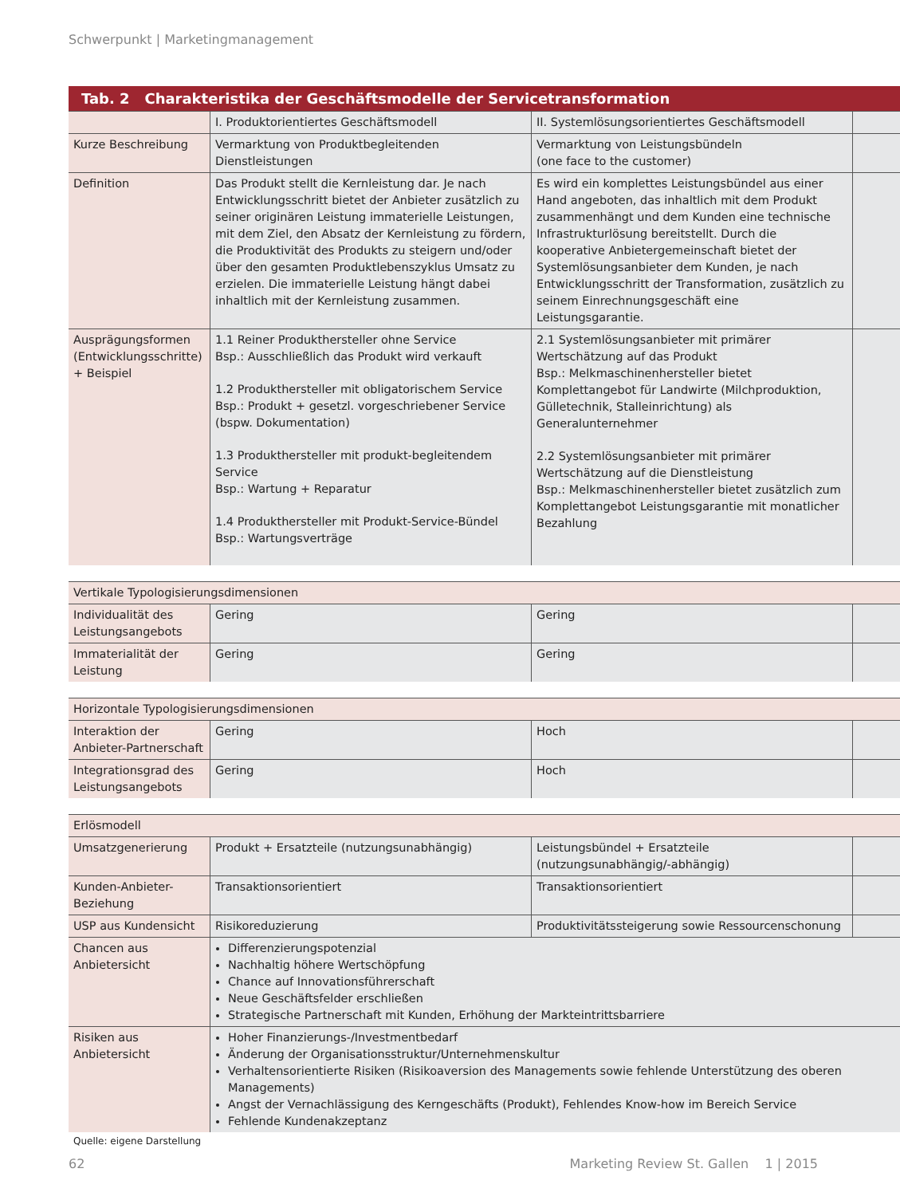Schwerpunkt | Marketingmanagement
Tab. 2 Charakteristika der Geschäftsmodelle der Servicetransformation
| | I. Produktorientiertes Geschäftsmodell | II. Systemlösungsorientiertes Geschäftsmodell | |
| Kurze Beschreibung | Vermarktung von Produktbegleitenden Dienstleistungen | Vermarktung von Leistungsbündeln (one face to the customer) | |
| Definition | Das Produkt stellt die Kernleistung dar. Je nach Entwicklungsschritt bietet der Anbieter zusätzlich zu seiner originären Leistung immaterielle Leistungen, mit dem Ziel, den Absatz der Kernleistung zu fördern, die Produktivität des Produkts zu steigern und/oder über den gesamten Produktlebenszyklus Umsatz zu erzielen. Die immaterielle Leistung hängt dabei inhaltlich mit der Kernleistung zusammen. | Es wird ein komplettes Leistungsbündel aus einer Hand angeboten, das inhaltlich mit dem Produkt zusammenhängt und dem Kunden eine technische Infrastrukturlösung bereitstellt. Durch die kooperative Anbietergemeinschaft bietet der Systemlösungsanbieter dem Kunden, je nach Entwicklungsschritt der Transformation, zusätzlich zu seinem Einrechnungsgeschäft eine Leistungsgarantie. | |
| Ausprägungsformen (Entwicklungsschritte) + Beispiel | 1.1 Reiner Produkthersteller ohne Service Bsp.: Ausschließlich das Produkt wird verkauft 1.2 Produkthersteller mit obligatorischem Service Bsp.: Produkt + gesetzl. vorgeschriebener Service (bspw. Dokumentation) 1.3 Produkthersteller mit produkt-begleitendem Service Bsp.: Wartung + Reparatur 1.4 Produkthersteller mit Produkt-Service-Bündel Bsp.: Wartungsverträge | 2.1 Systemlösungsanbieter mit primärer Wertschätzung auf das Produkt Bsp.: Melkmaschinenhersteller bietet Komplettangebot für Landwirte (Milchproduktion, Gülletechnik, Stalleinrichtung) als Generalunternehmer 2.2 Systemlösungsanbieter mit primärer Wertschätzung auf die Dienstleistung Bsp.: Melkmaschinenhersteller bietet zusätzlich zum Komplettangebot Leistungsgarantie mit monatlicher Bezahlung | |
| Vertikale Typologisierungsdimensionen | | | |
| Individualität des Leistungsangebots | Gering | Gering | |
| Immaterialität der Leistung | Gering | Gering | |
| Horizontale Typologisierungsdimensionen | | | |
| Interaktion der Anbieter-Partnerschaft | Gering | Hoch | |
| Integrationsgrad des Leistungsangebots | Gering | Hoch | |
| Erlösmodell | | | |
| Umsatzgenerierung | Produkt + Ersatzteile (nutzungsunabhängig) | Leistungsbündel + Ersatzteile (nutzungsunabhängig/-abhängig) | |
| Kunden-Anbieter-Beziehung | Transaktionsorientiert | Transaktionsorientiert | |
| USP aus Kundensicht | Risikoreduzierung | Produktivitätssteigerung sowie Ressourcenschonung | |
| Chancen aus Anbietersicht | Differenzierungspotenzial Nachhaltig höhere Wertschöpfung Chance auf Innovationsführerschaft Neue Geschäftsfelder erschließen Strategische Partnerschaft mit Kunden, Erhöhung der Markteintrittsbarriere | | |
| Risiken aus Anbietersicht | Hoher Finanzierungs-/Investmentbedarf Änderung der Organisationsstruktur/Unternehmenskultur Verhaltensorientierte Risiken (Risikoaversion des Managements sowie fehlende Unterstützung des oberen Managements) Angst der Vernachlässigung des Kerngeschäfts (Produkt), Fehlendes Know-how im Bereich Service Fehlende Kundenakzeptanz | | |
Quelle: eigene Darstellung
62
Marketing Review St. Gallen 1 | 2015